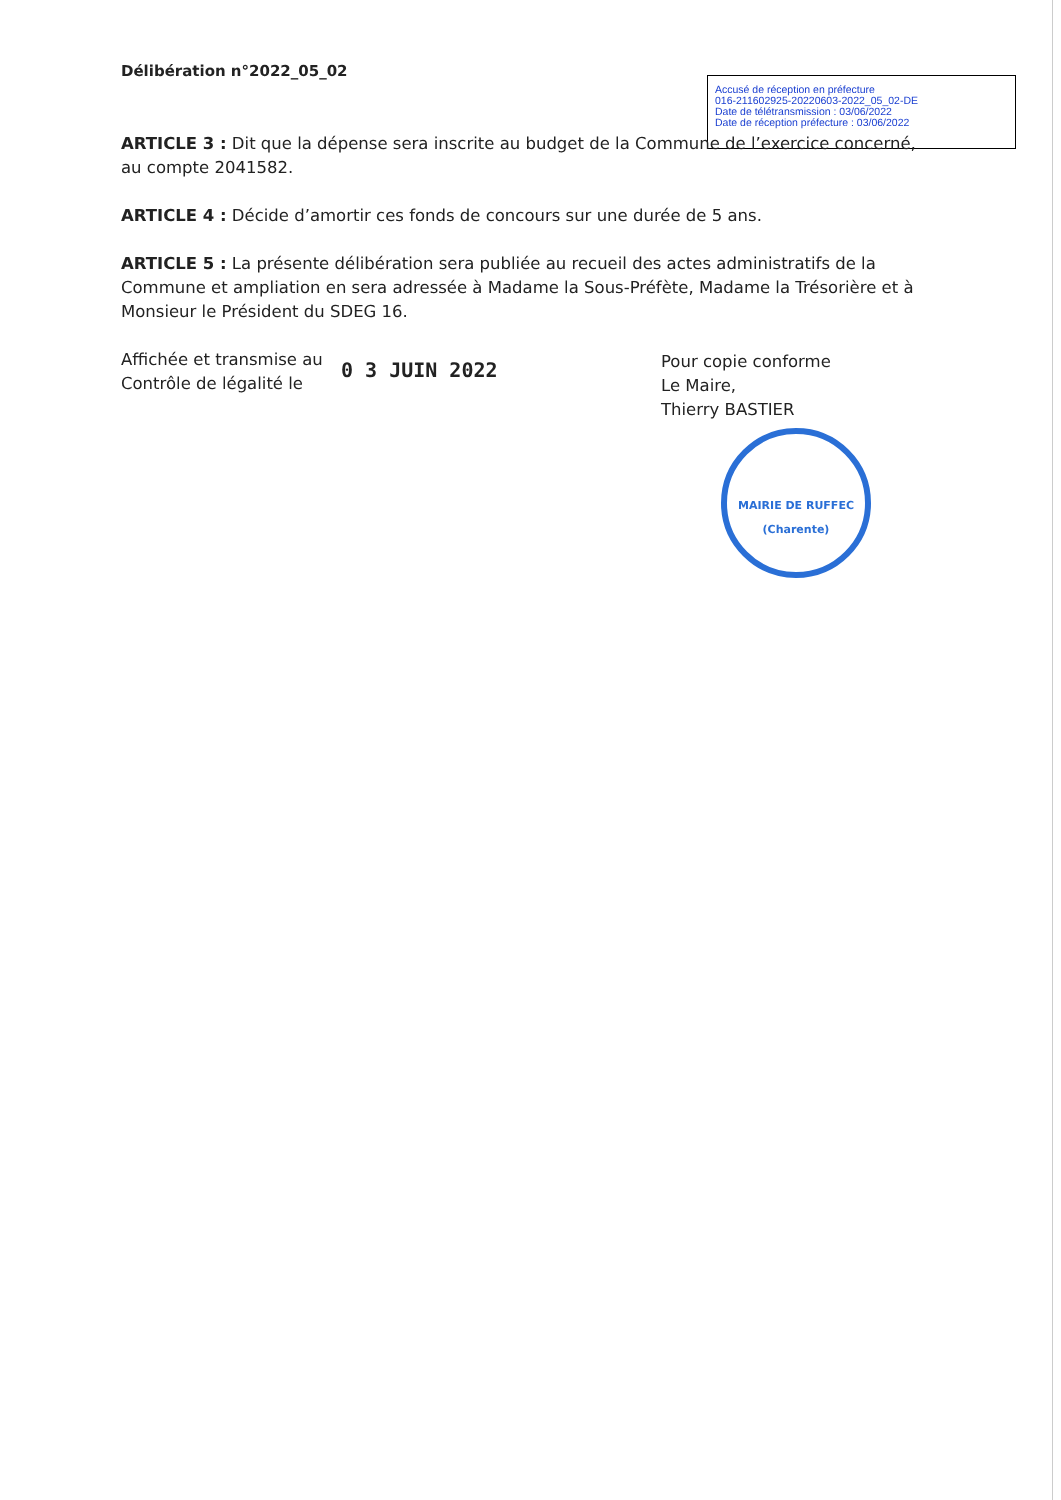Délibération n°2022_05_02
Accusé de réception en préfecture
016-211602925-20220603-2022_05_02-DE
Date de télétransmission : 03/06/2022
Date de réception préfecture : 03/06/2022
ARTICLE 3 : Dit que la dépense sera inscrite au budget de la Commune de l’exercice concerné, au compte 2041582.
ARTICLE 4 : Décide d’amortir ces fonds de concours sur une durée de 5 ans.
ARTICLE 5 : La présente délibération sera publiée au recueil des actes administratifs de la Commune et ampliation en sera adressée à Madame la Sous-Préfète, Madame la Trésorière et à Monsieur le Président du SDEG 16.
Affichée et transmise au Contrôle de légalité le
0 3 JUIN 2022
Pour copie conforme
Le Maire,
Thierry BASTIER
MAIRIE DE RUFFEC
(Charente)